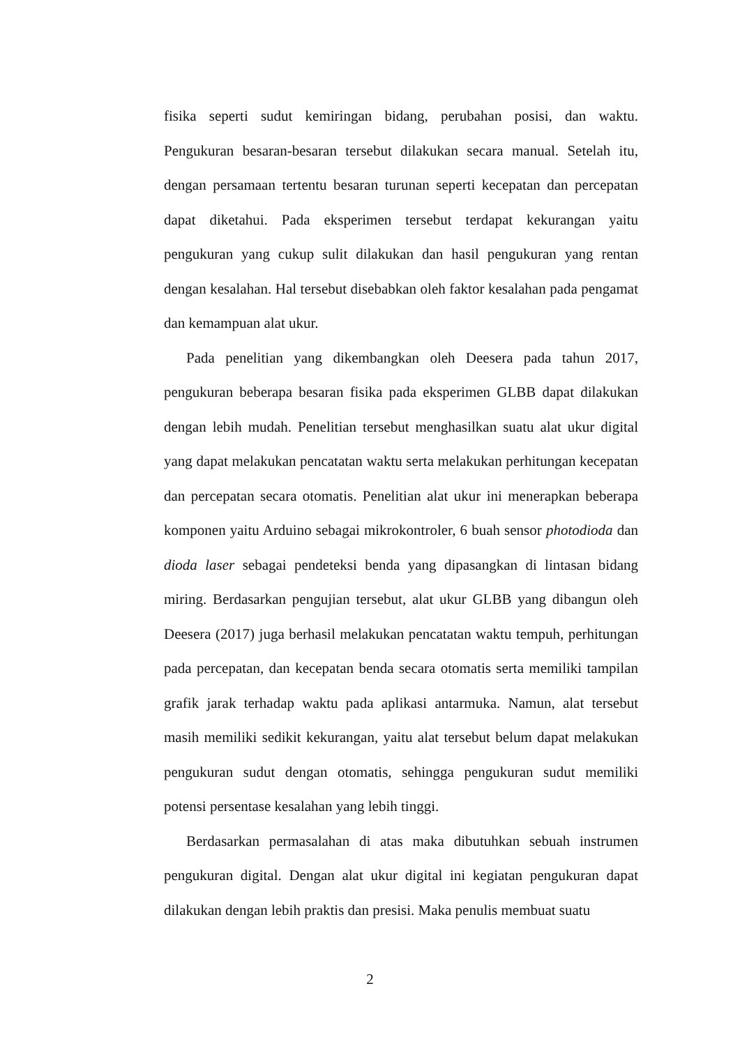fisika seperti sudut kemiringan bidang, perubahan posisi, dan waktu. Pengukuran besaran-besaran tersebut dilakukan secara manual. Setelah itu, dengan persamaan tertentu besaran turunan seperti kecepatan dan percepatan dapat diketahui. Pada eksperimen tersebut terdapat kekurangan yaitu pengukuran yang cukup sulit dilakukan dan hasil pengukuran yang rentan dengan kesalahan. Hal tersebut disebabkan oleh faktor kesalahan pada pengamat dan kemampuan alat ukur.
Pada penelitian yang dikembangkan oleh Deesera pada tahun 2017, pengukuran beberapa besaran fisika pada eksperimen GLBB dapat dilakukan dengan lebih mudah. Penelitian tersebut menghasilkan suatu alat ukur digital yang dapat melakukan pencatatan waktu serta melakukan perhitungan kecepatan dan percepatan secara otomatis. Penelitian alat ukur ini menerapkan beberapa komponen yaitu Arduino sebagai mikrokontroler, 6 buah sensor photodioda dan dioda laser sebagai pendeteksi benda yang dipasangkan di lintasan bidang miring. Berdasarkan pengujian tersebut, alat ukur GLBB yang dibangun oleh Deesera (2017) juga berhasil melakukan pencatatan waktu tempuh, perhitungan pada percepatan, dan kecepatan benda secara otomatis serta memiliki tampilan grafik jarak terhadap waktu pada aplikasi antarmuka. Namun, alat tersebut masih memiliki sedikit kekurangan, yaitu alat tersebut belum dapat melakukan pengukuran sudut dengan otomatis, sehingga pengukuran sudut memiliki potensi persentase kesalahan yang lebih tinggi.
Berdasarkan permasalahan di atas maka dibutuhkan sebuah instrumen pengukuran digital. Dengan alat ukur digital ini kegiatan pengukuran dapat dilakukan dengan lebih praktis dan presisi. Maka penulis membuat suatu
2